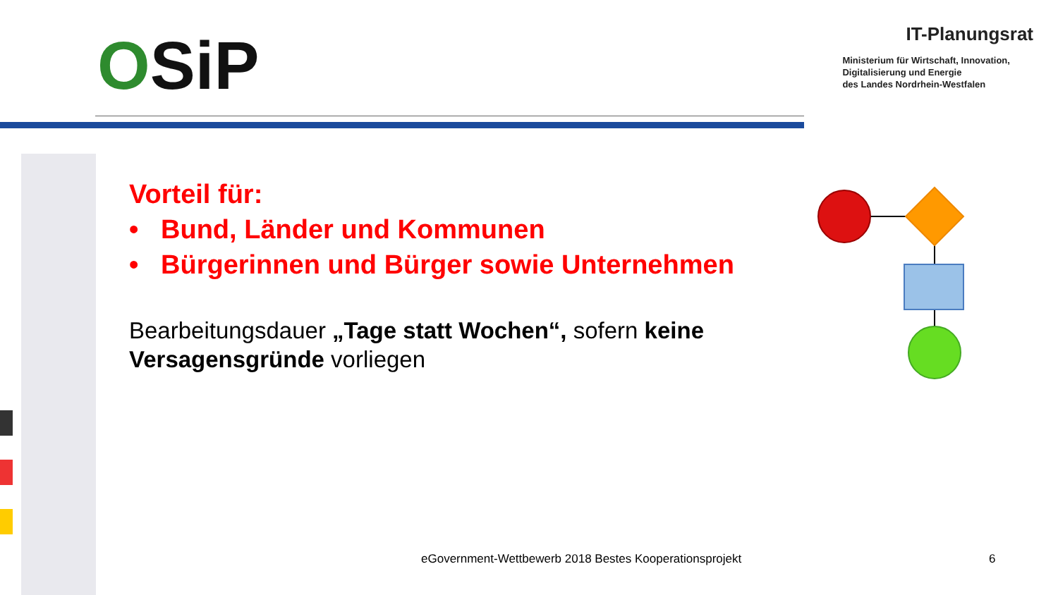OSiP
IT-Planungsrat
Ministerium für Wirtschaft, Innovation,
Digitalisierung und Energie
des Landes Nordrhein-Westfalen
Vorteil für:
• Bund, Länder und Kommunen
• Bürgerinnen und Bürger sowie Unternehmen
Bearbeitungsdauer „Tage statt Wochen“, sofern keine Versagensgründe vorliegen
eGovernment-Wettbewerb 2018 Bestes Kooperationsprojekt
6